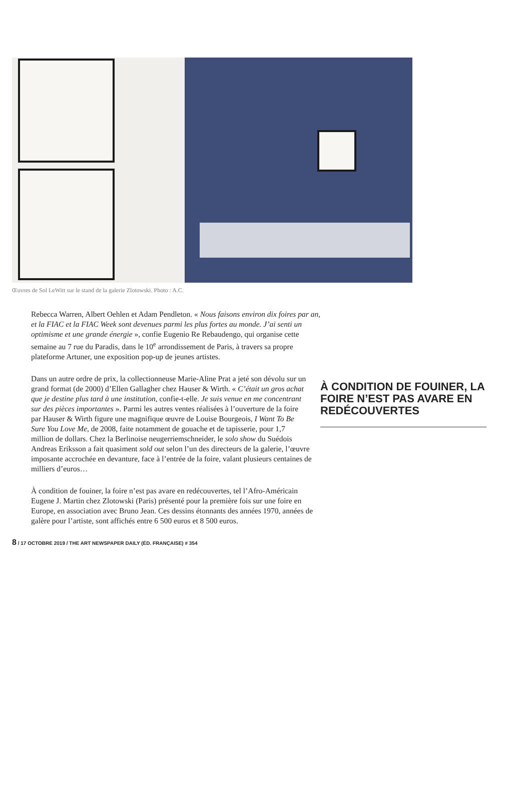Œuvres de Sol LeWitt sur le stand de la galerie Zlotowski. Photo : A.C.
Rebecca Warren, Albert Oehlen et Adam Pendleton. « Nous faisons environ dix foires par an, et la FIAC et la FIAC Week sont devenues parmi les plus fortes au monde. J’ai senti un optimisme et une grande énergie », confie Eugenio Re Rebaudengo, qui organise cette semaine au 7 rue du Paradis, dans le 10<sup>e</sup> arrondissement de Paris, à travers sa propre plateforme Artuner, une exposition pop-up de jeunes artistes.
À CONDITION DE FOUINER, LA FOIRE N’EST PAS AVARE EN REDÉCOUVERTES
Dans un autre ordre de prix, la collectionneuse Marie-Aline Prat a jeté son dévolu sur un grand format (de 2000) d’Ellen Gallagher chez Hauser & Wirth. « C’était un gros achat que je destine plus tard à une institution, confie-t-elle. Je suis venue en me concentrant sur des pièces importantes ». Parmi les autres ventes réalisées à l’ouverture de la foire par Hauser & Wirth figure une magnifique œuvre de Louise Bourgeois, I Want To Be Sure You Love Me, de 2008, faite notamment de gouache et de tapisserie, pour 1,7 million de dollars. Chez la Berlinoise neugerriemschneider, le solo show du Suédois Andreas Eriksson a fait quasiment sold out selon l’un des directeurs de la galerie, l’œuvre imposante accrochée en devanture, face à l’entrée de la foire, valant plusieurs centaines de milliers d’euros…
À condition de fouiner, la foire n’est pas avare en redécouvertes, tel l’Afro-Américain Eugene J. Martin chez Zlotowski (Paris) présenté pour la première fois sur une foire en Europe, en association avec Bruno Jean. Ces dessins étonnants des années 1970, années de galère pour l’artiste, sont affichés entre 6 500 euros et 8 500 euros.
8 / 17 OCTOBRE 2019 / THE ART NEWSPAPER DAILY (ÉD. FRANÇAISE) # 354